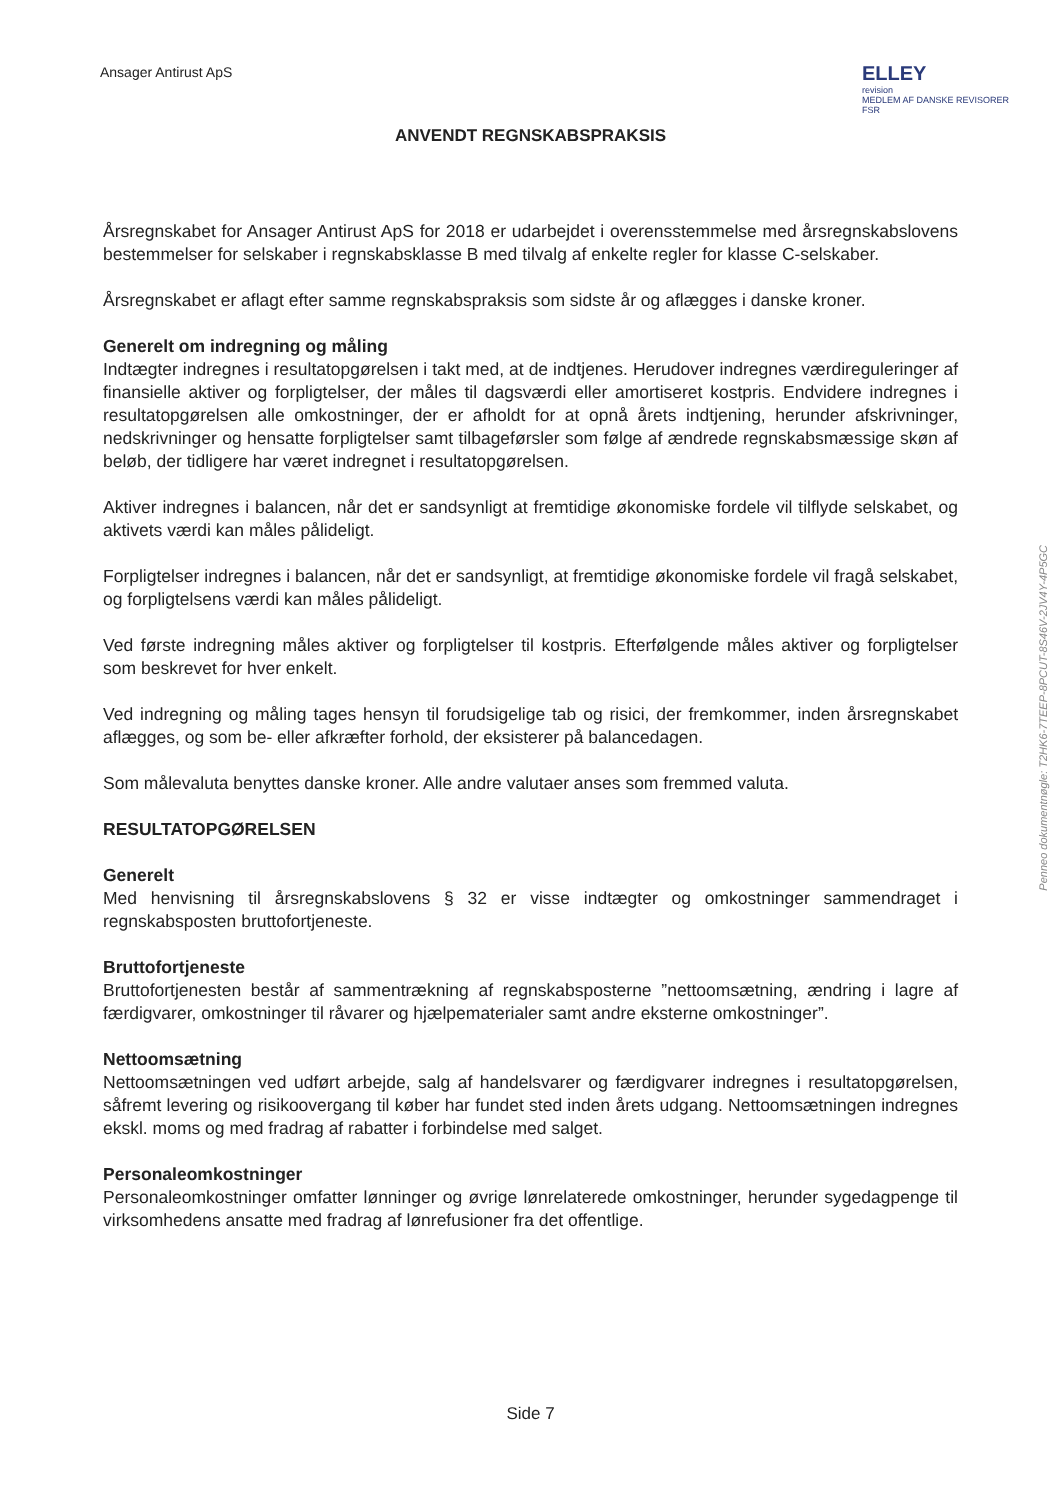Ansager Antirust ApS
ELLEY
revision
MEDLEM AF DANSKE REVISORER FSR
ANVENDT REGNSKABSPRAKSIS
Årsregnskabet for Ansager Antirust ApS for 2018 er udarbejdet i overensstemmelse med årsregnskabslovens bestemmelser for selskaber i regnskabsklasse B med tilvalg af enkelte regler for klasse C-selskaber.
Årsregnskabet er aflagt efter samme regnskabspraksis som sidste år og aflægges i danske kroner.
Generelt om indregning og måling
Indtægter indregnes i resultatopgørelsen i takt med, at de indtjenes. Herudover indregnes værdireguleringer af finansielle aktiver og forpligtelser, der måles til dagsværdi eller amortiseret kostpris. Endvidere indregnes i resultatopgørelsen alle omkostninger, der er afholdt for at opnå årets indtjening, herunder afskrivninger, nedskrivninger og hensatte forpligtelser samt tilbageførsler som følge af ændrede regnskabsmæssige skøn af beløb, der tidligere har været indregnet i resultatopgørelsen.
Aktiver indregnes i balancen, når det er sandsynligt at fremtidige økonomiske fordele vil tilflyde selskabet, og aktivets værdi kan måles pålideligt.
Forpligtelser indregnes i balancen, når det er sandsynligt, at fremtidige økonomiske fordele vil fragå selskabet, og forpligtelsens værdi kan måles pålideligt.
Ved første indregning måles aktiver og forpligtelser til kostpris. Efterfølgende måles aktiver og forpligtelser som beskrevet for hver enkelt.
Ved indregning og måling tages hensyn til forudsigelige tab og risici, der fremkommer, inden årsregnskabet aflægges, og som be- eller afkræfter forhold, der eksisterer på balancedagen.
Som målevaluta benyttes danske kroner. Alle andre valutaer anses som fremmed valuta.
RESULTATOPGØRELSEN
Generelt
Med henvisning til årsregnskabslovens § 32 er visse indtægter og omkostninger sammendraget i regnskabsposten bruttofortjeneste.
Bruttofortjeneste
Bruttofortjenesten består af sammentrækning af regnskabsposterne ”nettoomsætning, ændring i lagre af færdigvarer, omkostninger til råvarer og hjælpematerialer samt andre eksterne omkostninger”.
Nettoomsætning
Nettoomsætningen ved udført arbejde, salg af handelsvarer og færdigvarer indregnes i resultatopgørelsen, såfremt levering og risikoovergang til køber har fundet sted inden årets udgang. Nettoomsætningen indregnes ekskl. moms og med fradrag af rabatter i forbindelse med salget.
Personaleomkostninger
Personaleomkostninger omfatter lønninger og øvrige lønrelaterede omkostninger, herunder sygedagpenge til virksomhedens ansatte med fradrag af lønrefusioner fra det offentlige.
Penneo dokumentnøgle: T2HK6-7TEEP-8PCUT-8S46V-2JV4Y-4P5GC
Side 7